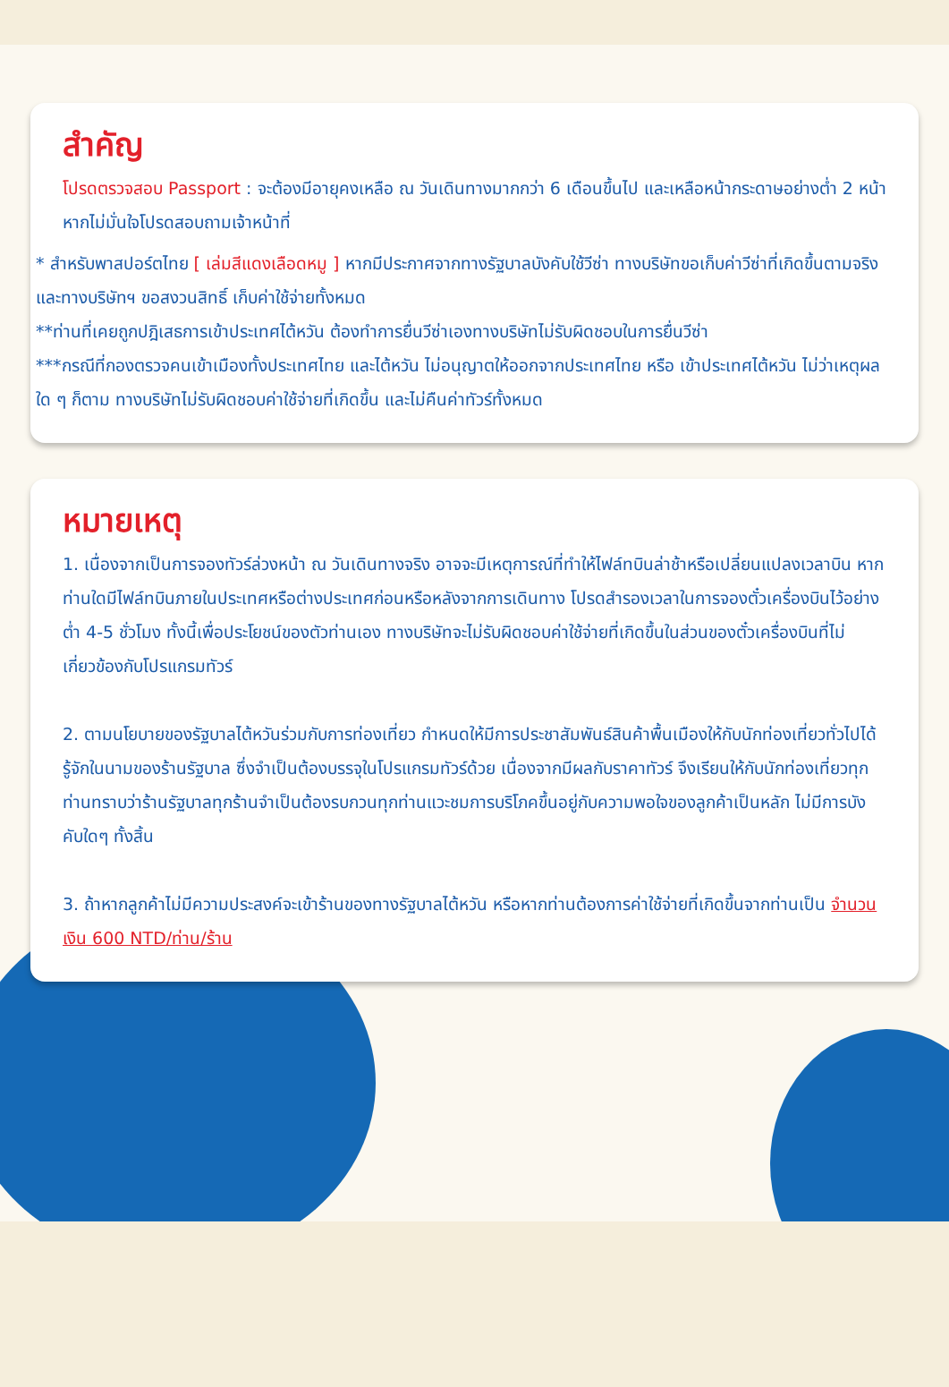สำคัญ
โปรดตรวจสอบ Passport : จะต้องมีอายุคงเหลือ ณ วันเดินทางมากกว่า 6 เดือนขึ้นไป และเหลือหน้ากระดาษอย่างต่ำ 2 หน้าหากไม่มั่นใจโปรดสอบถามเจ้าหน้าที่
* สำหรับพาสปอร์ตไทย [ เล่มสีแดงเลือดหมู ] หากมีประกาศจากทางรัฐบาลบังคับใช้วีซ่า ทางบริษัทขอเก็บค่าวีซ่าที่เกิดขึ้นตามจริง และทางบริษัทฯ ขอสงวนสิทธิ์ เก็บค่าใช้จ่ายทั้งหมด
**ท่านที่เคยถูกปฎิเสธการเข้าประเทศไต้หวัน ต้องทำการยื่นวีซ่าเองทางบริษัทไม่รับผิดชอบในการยื่นวีซ่า
***กรณีที่กองตรวจคนเข้าเมืองทั้งประเทศไทย และไต้หวัน ไม่อนุญาตให้ออกจากประเทศไทย หรือ เข้าประเทศไต้หวัน ไม่ว่าเหตุผลใด ๆ ก็ตาม ทางบริษัทไม่รับผิดชอบค่าใช้จ่ายที่เกิดขึ้น และไม่คืนค่าทัวร์ทั้งหมด
หมายเหตุ
1. เนื่องจากเป็นการจองทัวร์ล่วงหน้า ณ วันเดินทางจริง อาจจะมีเหตุการณ์ที่ทำให้ไฟล์ทบินล่าช้าหรือเปลี่ยนแปลงเวลาบิน หากท่านใดมีไฟล์ทบินภายในประเทศหรือต่างประเทศก่อนหรือหลังจากการเดินทาง โปรดสำรองเวลาในการจองตั๋วเครื่องบินไว้อย่างต่ำ 4-5 ชั่วโมง ทั้งนี้เพื่อประโยชน์ของตัวท่านเอง ทางบริษัทจะไม่รับผิดชอบค่าใช้จ่ายที่เกิดขึ้นในส่วนของตั๋วเครื่องบินที่ไม่เกี่ยวข้องกับโปรแกรมทัวร์
2. ตามนโยบายของรัฐบาลไต้หวันร่วมกับการท่องเที่ยว กำหนดให้มีการประชาสัมพันธ์สินค้าพื้นเมืองให้กับนักท่องเที่ยวทั่วไปได้รู้จักในนามของร้านรัฐบาล ซึ่งจำเป็นต้องบรรจุในโปรแกรมทัวร์ด้วย เนื่องจากมีผลกับราคาทัวร์ จึงเรียนให้กับนักท่องเที่ยวทุกท่านทราบว่าร้านรัฐบาลทุกร้านจำเป็นต้องรบกวนทุกท่านแวะชมการบริโภคขึ้นอยู่กับความพอใจของลูกค้าเป็นหลัก ไม่มีการบังคับใดๆ ทั้งสิ้น
3. ถ้าหากลูกค้าไม่มีความประสงค์จะเข้าร้านของทางรัฐบาลไต้หวัน หรือหากท่านต้องการค่าใช้จ่ายที่เกิดขึ้นจากท่านเป็น จำนวนเงิน 600 NTD/ท่าน/ร้าน